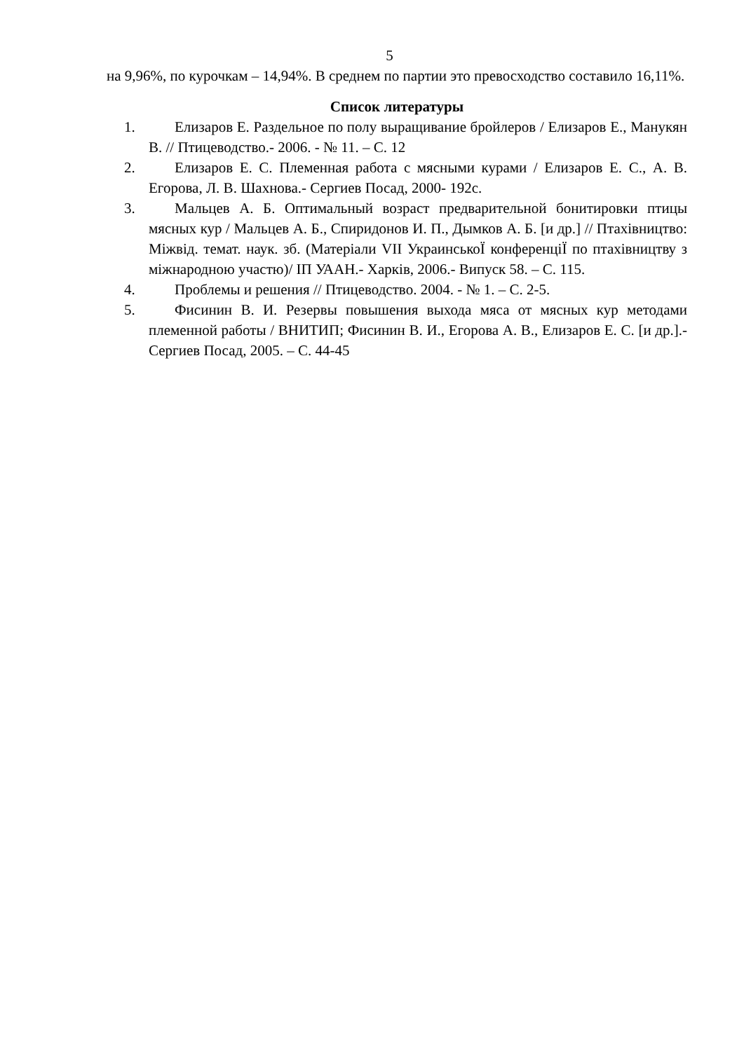5
на 9,96%, по курочкам – 14,94%. В среднем по партии это превосходство составило 16,11%.
Список литературы
1. Елизаров Е. Раздельное по полу выращивание бройлеров / Елизаров Е., Манукян В. // Птицеводство.- 2006. - № 11. – С. 12
2. Елизаров Е. С. Племенная работа с мясными курами / Елизаров Е. С., А. В. Егорова, Л. В. Шахнова.- Сергиев Посад, 2000- 192с.
3. Мальцев А. Б. Оптимальный возраст предварительной бонитировки птицы мясных кур / Мальцев А. Б., Спиридонов И. П., Дымков А. Б. [и др.] // Птахівництво: Міжвід. темат. наук. зб. (Матеріали VII УкраинськоЇ конференціЇ по птахівництву з міжнародною участю)/ ІП УААН.- Харків, 2006.- Випуск 58. – С. 115.
4. Проблемы и решения // Птицеводство. 2004. - № 1. – С. 2-5.
5. Фисинин В. И. Резервы повышения выхода мяса от мясных кур методами племенной работы / ВНИТИП; Фисинин В. И., Егорова А. В., Елизаров Е. С. [и др.].- Сергиев Посад, 2005. – С. 44-45